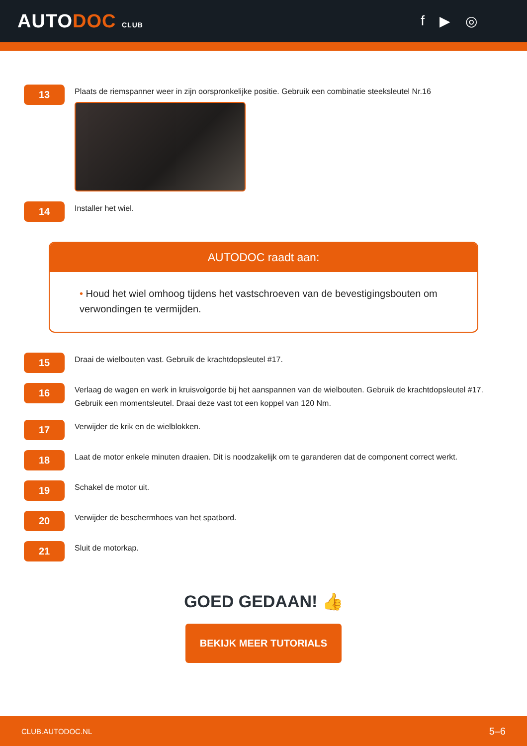AUTODOC CLUB
f ▶ ◎
13
Plaats de riemspanner weer in zijn oorspronkelijke positie. Gebruik een combinatie steeksleutel Nr.16
14
Installer het wiel.
AUTODOC raadt aan:
• Houd het wiel omhoog tijdens het vastschroeven van de bevestigingsbouten om verwondingen te vermijden.
15
Draai de wielbouten vast. Gebruik de krachtdopsleutel #17.
16
Verlaag de wagen en werk in kruisvolgorde bij het aanspannen van de wielbouten. Gebruik de krachtdopsleutel #17. Gebruik een momentsleutel. Draai deze vast tot een koppel van 120 Nm.
17
Verwijder de krik en de wielblokken.
18
Laat de motor enkele minuten draaien. Dit is noodzakelijk om te garanderen dat de component correct werkt.
19
Schakel de motor uit.
20
Verwijder de beschermhoes van het spatbord.
21
Sluit de motorkap.
GOED GEDAAN! 👍
BEKIJK MEER TUTORIALS
CLUB.AUTODOC.NL 5–6